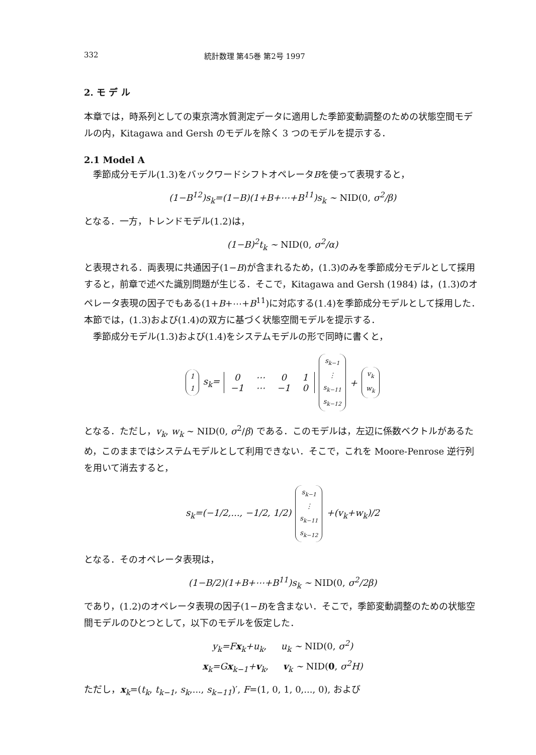332 統計数理 第45巻 第2号 1997
2. モ デ ル
本章では，時系列としての東京湾水質測定データに適用した季節変動調整のための状態空間モデルの内，Kitagawa and Gersh のモデルを除く 3 つのモデルを提示する．
2.1 Model A
季節成分モデル(1.3)をバックワードシフトオペレータBを使って表現すると，
(1−B<sup>12</sup>)s<sub>k</sub>=(1−B)(1+B+⋯+B<sup>11</sup>)s<sub>k</sub> ∼ NID(0, σ<sup>2</sup>/β)
となる．一方，トレンドモデル(1.2)は，
(1−B)<sup>2</sup>t<sub>k</sub> ∼ NID(0, σ<sup>2</sup>/α)
と表現される．両表現に共通因子(1−B)が含まれるため，(1.3)のみを季節成分モデルとして採用すると，前章で述べた識別問題が生じる．そこで，Kitagawa and Gersh (1984) は，(1.3)のオペレータ表現の因子でもある(1+B+⋯+B<sup>11</sup>)に対応する(1.4)を季節成分モデルとして採用した．本節では，(1.3)および(1.4)の双方に基づく状態空間モデルを提示する．
季節成分モデル(1.3)および(1.4)をシステムモデルの形で同時に書くと，
1 1 s<sub>k</sub>=
| 0 | ⋯ | 0 | 1 |
| −1 | ⋯ | −1 | 0 |
s<sub>k−1</sub> ⋮ s<sub>k−11</sub> s<sub>k−12</sub> + v<sub>k</sub> w<sub>k</sub>
となる．ただし，v<sub>k</sub>, w<sub>k</sub> ∼ NID(0, σ<sup>2</sup>/β) である．このモデルは，左辺に係数ベクトルがあるため，このままではシステムモデルとして利用できない．そこで，これを Moore-Penrose 逆行列を用いて消去すると，
s<sub>k</sub>=(−1/2,..., −1/2, 1/2) s<sub>k−1</sub> ⋮ s<sub>k−11</sub> s<sub>k−12</sub> +(v<sub>k</sub>+w<sub>k</sub>)/2
となる．そのオペレータ表現は，
(1−B/2)(1+B+⋯+B<sup>11</sup>)s<sub>k</sub> ∼ NID(0, σ<sup>2</sup>/2β)
であり，(1.2)のオペレータ表現の因子(1−B)を含まない．そこで，季節変動調整のための状態空間モデルのひとつとして，以下のモデルを仮定した．
y<sub>k</sub>=Fx<sub>k</sub>+u<sub>k</sub>, u<sub>k</sub> ∼ NID(0, σ<sup>2</sup>)
x<sub>k</sub>=Gx<sub>k−1</sub>+v<sub>k</sub>, v<sub>k</sub> ∼ NID(0, σ<sup>2</sup>H)
ただし，x<sub>k</sub>=(t<sub>k</sub>, t<sub>k−1</sub>, s<sub>k</sub>,..., s<sub>k−11</sub>)′, F=(1, 0, 1, 0,..., 0), および